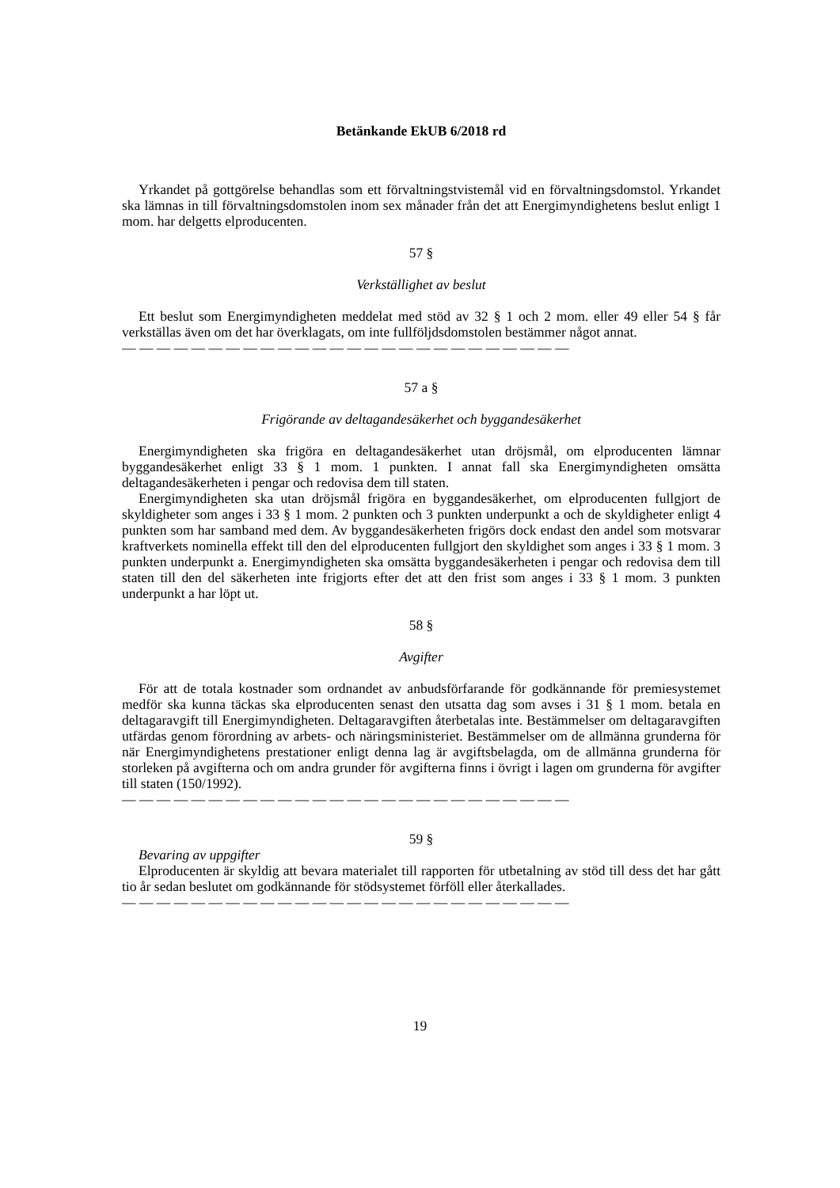Betänkande EkUB 6/2018 rd
Yrkandet på gottgörelse behandlas som ett förvaltningstvistemål vid en förvaltningsdomstol. Yrkandet ska lämnas in till förvaltningsdomstolen inom sex månader från det att Energimyndighetens beslut enligt 1 mom. har delgetts elproducenten.
57 §
Verkställighet av beslut
Ett beslut som Energimyndigheten meddelat med stöd av 32 § 1 och 2 mom. eller 49 eller 54 § får verkställas även om det har överklagats, om inte fullföljdsdomstolen bestämmer något annat.
— — — — — — — — — — — — — — — — — — — — — — — — — —
57 a §
Frigörande av deltagandesäkerhet och byggandesäkerhet
Energimyndigheten ska frigöra en deltagandesäkerhet utan dröjsmål, om elproducenten lämnar byggandesäkerhet enligt 33 § 1 mom. 1 punkten. I annat fall ska Energimyndigheten omsätta deltagandesäkerheten i pengar och redovisa dem till staten.
Energimyndigheten ska utan dröjsmål frigöra en byggandesäkerhet, om elproducenten fullgjort de skyldigheter som anges i 33 § 1 mom. 2 punkten och 3 punkten underpunkt a och de skyldigheter enligt 4 punkten som har samband med dem. Av byggandesäkerheten frigörs dock endast den andel som motsvarar kraftverkets nominella effekt till den del elproducenten fullgjort den skyldighet som anges i 33 § 1 mom. 3 punkten underpunkt a. Energimyndigheten ska omsätta byggandesäkerheten i pengar och redovisa dem till staten till den del säkerheten inte frigjorts efter det att den frist som anges i 33 § 1 mom. 3 punkten underpunkt a har löpt ut.
58 §
Avgifter
För att de totala kostnader som ordnandet av anbudsförfarande för godkännande för premiesystemet medför ska kunna täckas ska elproducenten senast den utsatta dag som avses i 31 § 1 mom. betala en deltagaravgift till Energimyndigheten. Deltagaravgiften återbetalas inte. Bestämmelser om deltagaravgiften utfärdas genom förordning av arbets- och näringsministeriet. Bestämmelser om de allmänna grunderna för när Energimyndighetens prestationer enligt denna lag är avgiftsbelagda, om de allmänna grunderna för storleken på avgifterna och om andra grunder för avgifterna finns i övrigt i lagen om grunderna för avgifter till staten (150/1992).
— — — — — — — — — — — — — — — — — — — — — — — — — —
59 §
Bevaring av uppgifter
Elproducenten är skyldig att bevara materialet till rapporten för utbetalning av stöd till dess det har gått tio år sedan beslutet om godkännande för stödsystemet förföll eller återkallades.
— — — — — — — — — — — — — — — — — — — — — — — — — —
19